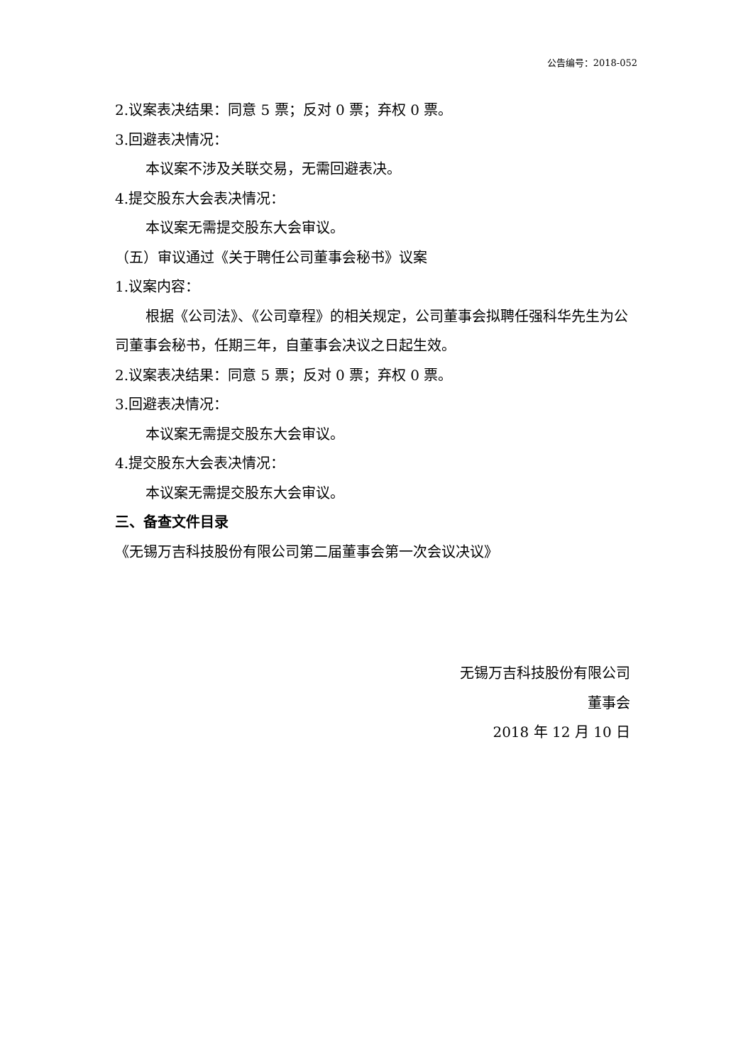公告编号：2018-052
2.议案表决结果：同意 5 票；反对 0 票；弃权 0 票。
3.回避表决情况：
本议案不涉及关联交易，无需回避表决。
4.提交股东大会表决情况：
本议案无需提交股东大会审议。
（五）审议通过《关于聘任公司董事会秘书》议案
1.议案内容：
根据《公司法》、《公司章程》的相关规定，公司董事会拟聘任强科华先生为公司董事会秘书，任期三年，自董事会决议之日起生效。
2.议案表决结果：同意 5 票；反对 0 票；弃权 0 票。
3.回避表决情况：
本议案无需提交股东大会审议。
4.提交股东大会表决情况：
本议案无需提交股东大会审议。
三、备查文件目录
《无锡万吉科技股份有限公司第二届董事会第一次会议决议》
无锡万吉科技股份有限公司
董事会
2018 年 12 月 10 日